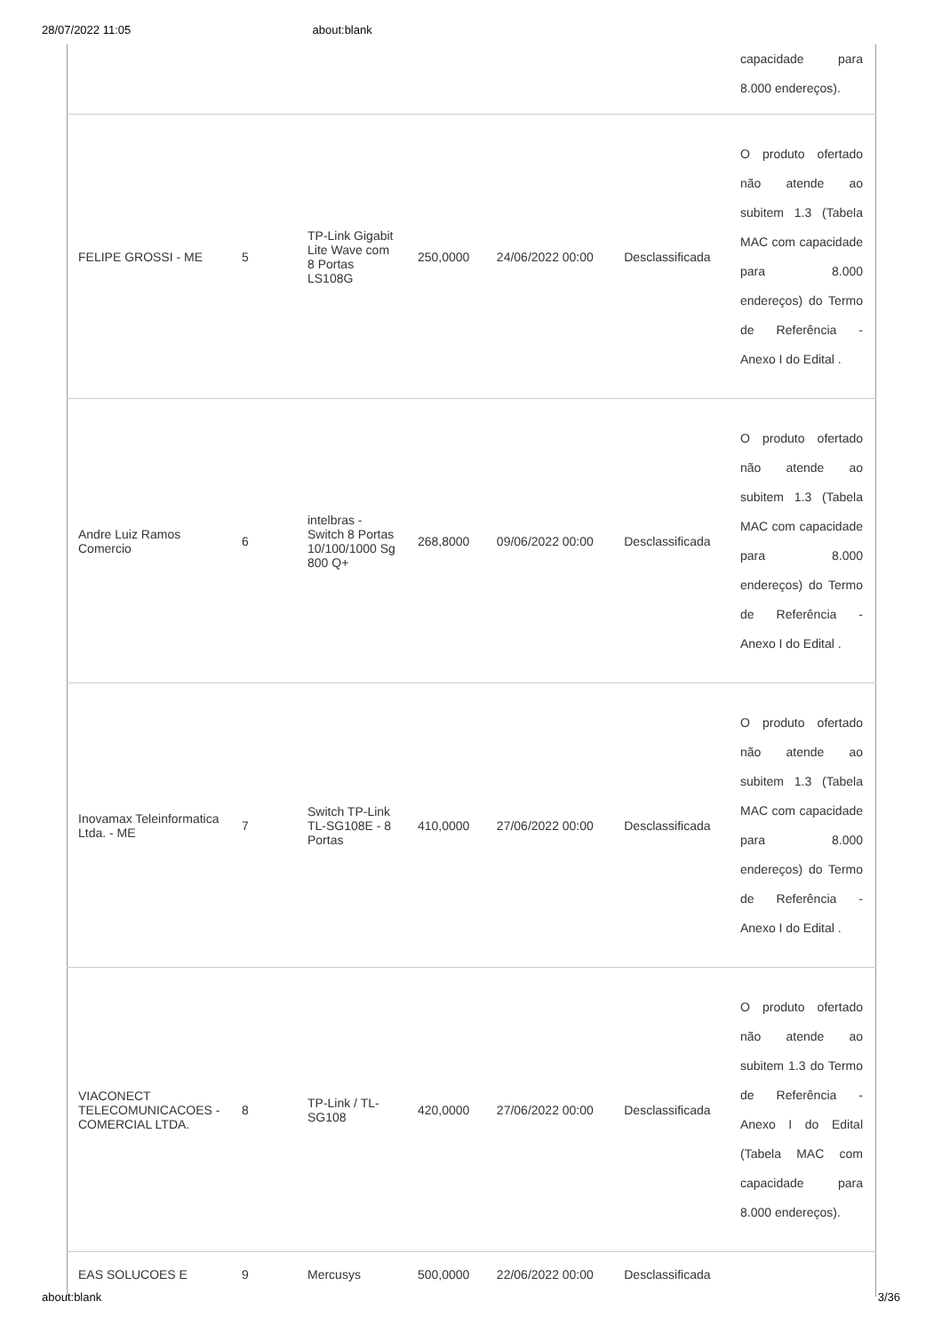28/07/2022 11:05 about:blank
| | | | | | | capacidade para 8.000 endereços). |
| FELIPE GROSSI - ME | 5 | TP-Link Gigabit Lite Wave com 8 Portas LS108G | 250,0000 | 24/06/2022 00:00 | Desclassificada | O produto ofertado não atende ao subitem 1.3 (Tabela MAC com capacidade para 8.000 endereços) do Termo de Referência - Anexo I do Edital . |
| Andre Luiz Ramos Comercio | 6 | intelbras - Switch 8 Portas 10/100/1000 Sg 800 Q+ | 268,8000 | 09/06/2022 00:00 | Desclassificada | O produto ofertado não atende ao subitem 1.3 (Tabela MAC com capacidade para 8.000 endereços) do Termo de Referência - Anexo I do Edital . |
| Inovamax Teleinformatica Ltda. - ME | 7 | Switch TP-Link TL-SG108E - 8 Portas | 410,0000 | 27/06/2022 00:00 | Desclassificada | O produto ofertado não atende ao subitem 1.3 (Tabela MAC com capacidade para 8.000 endereços) do Termo de Referência - Anexo I do Edital . |
| VIACONECT TELECOMUNICACOES - COMERCIAL LTDA. | 8 | TP-Link / TL-SG108 | 420,0000 | 27/06/2022 00:00 | Desclassificada | O produto ofertado não atende ao subitem 1.3 do Termo de Referência - Anexo I do Edital (Tabela MAC com capacidade para 8.000 endereços). |
| EAS SOLUCOES E | 9 | Mercusys | 500,0000 | 22/06/2022 00:00 | Desclassificada | |
about:blank 3/36